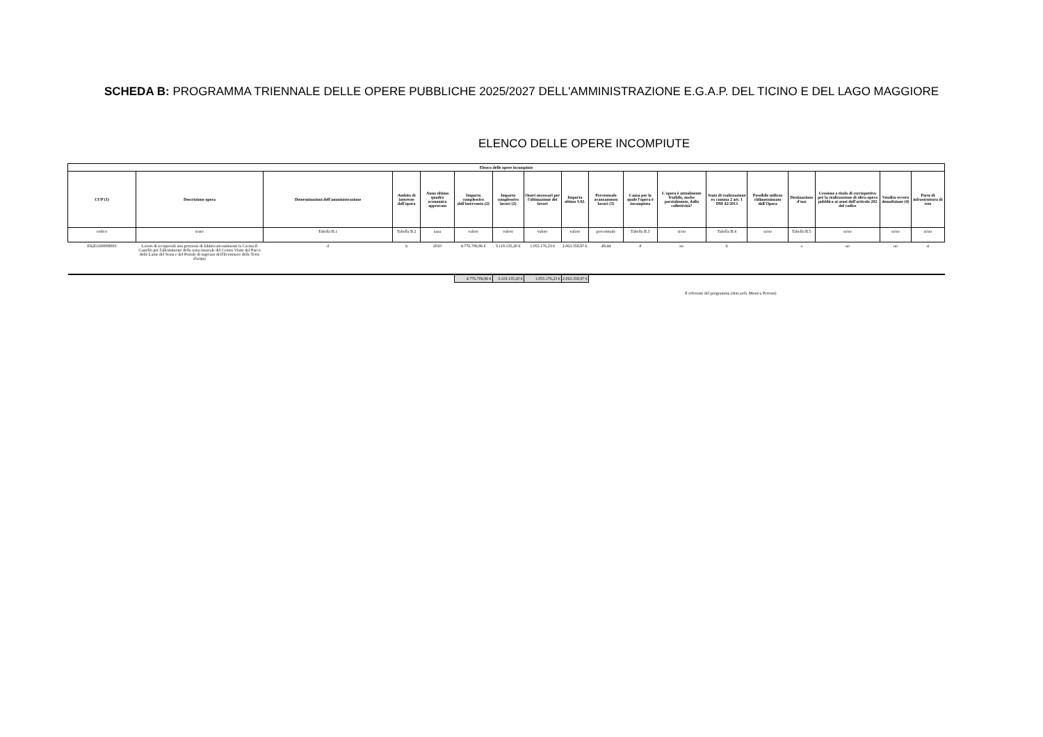SCHEDA B: PROGRAMMA TRIENNALE DELLE OPERE PUBBLICHE 2025/2027 DELL'AMMINISTRAZIONE E.G.A.P. DEL TICINO E DEL LAGO MAGGIORE
ELENCO DELLE OPERE INCOMPIUTE
| Elenco delle opere incompiute | | | | | | | | | | | | | | | | | |
| --- | --- | --- | --- | --- | --- | --- | --- | --- | --- | --- | --- | --- | --- | --- | --- | --- | --- |
| CUP (1) | Descrizione opera | Determinazioni dell'amministrazione | Ambito di interesse dell'opera | Anno ultimo quadro economico approvato | Importo complessivo dell'intervento (2) | Importo complessivo lavori (2) | Oneri necessari per l'ultimazione dei lavori | Importo ultimo SAL | Percentuale avanzamento lavori (3) | Causa per la quale l'opera è incompiuta | L'opera è attualmente fruibile, anche parzialmente, dalla collettività? | Stato di realizzazione ex comma 2 art. 1 DM 42/2013 | Possibile utilizzo ridimensionato dell'Opera | Destinazione d'uso | Cessione a titolo di corrispettivo per la realizzazione di altra opera pubblica ai sensi dell'articolo 202 del codice | Vendita ovvero demolizione (4) | Parte di infrastruttura di rete |
| codice | testo | Tabella B.1 | Tabella B.2 | aaaa | valore | valore | valore | valore | percentuale | Tabella B.3 | si/no | Tabella B.4 | si/no | Tabella B.5 | si/no | si/no | si/no |
| FA2I1100008003 | Lavori di recuperodi una porzione di fabbricaticostituenti la Cacina Il Castello per l'allestimento della zona museale del Centro Visite del Parco delle Lame del Sesia e del Portale di ingresso dell'Ecomuseo delle Terre d'acqua | d | b | 2010 | 4.776.706,96 € | 3.119.135,20 € | 1.055.176,23 € | 2.063.358,97 € | 49,44 | d | no | b | | a | no | no | si |
| | | | | | 4.776.706,96 € | 3.119.135,20 € | 1.055.176,23 € | 2.063.358,97 € | | | | | | | | | |
Il referente del programma (dott.arch. Monica Perroni)